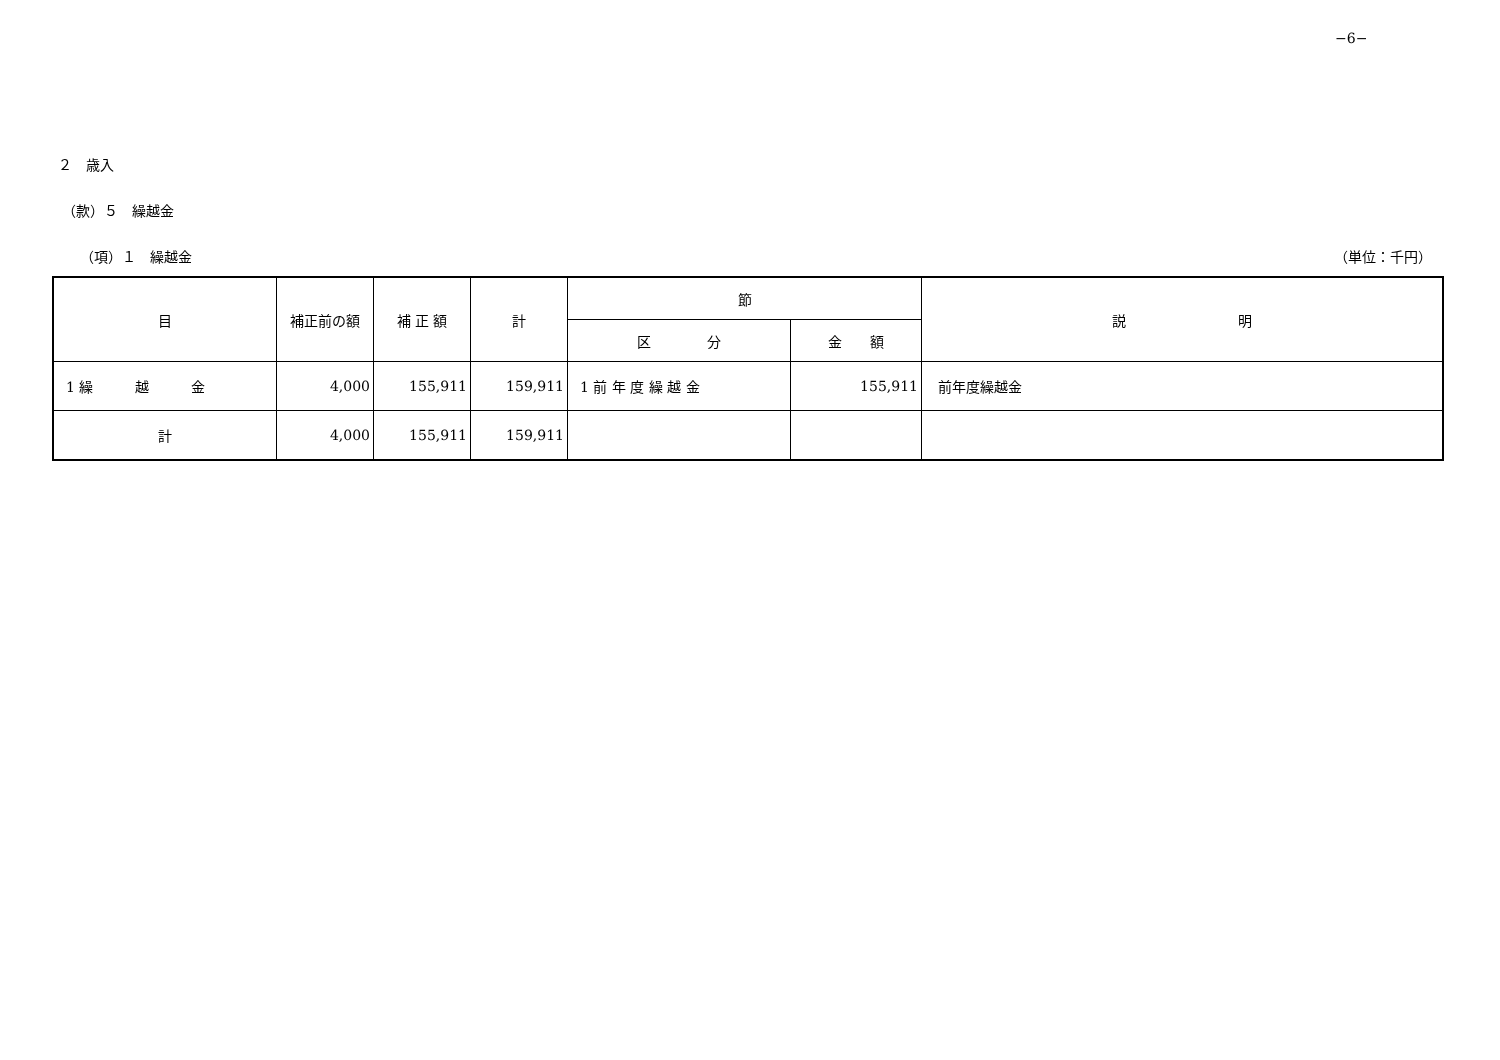−6−
２　歳入
（款）５　繰越金
（項）１　繰越金 （単位：千円）
| 目 | 補正前の額 | 補 正 額 | 計 | 節 | | 説 明 |
| --- | --- | --- | --- | --- | --- | --- |
| | | | | 区 分 | 金 額 | |
| 1 繰 越 金 | 4,000 | 155,911 | 159,911 | 1 前 年 度 繰 越 金 | 155,911 | 前年度繰越金 |
| 計 | 4,000 | 155,911 | 159,911 | | | |